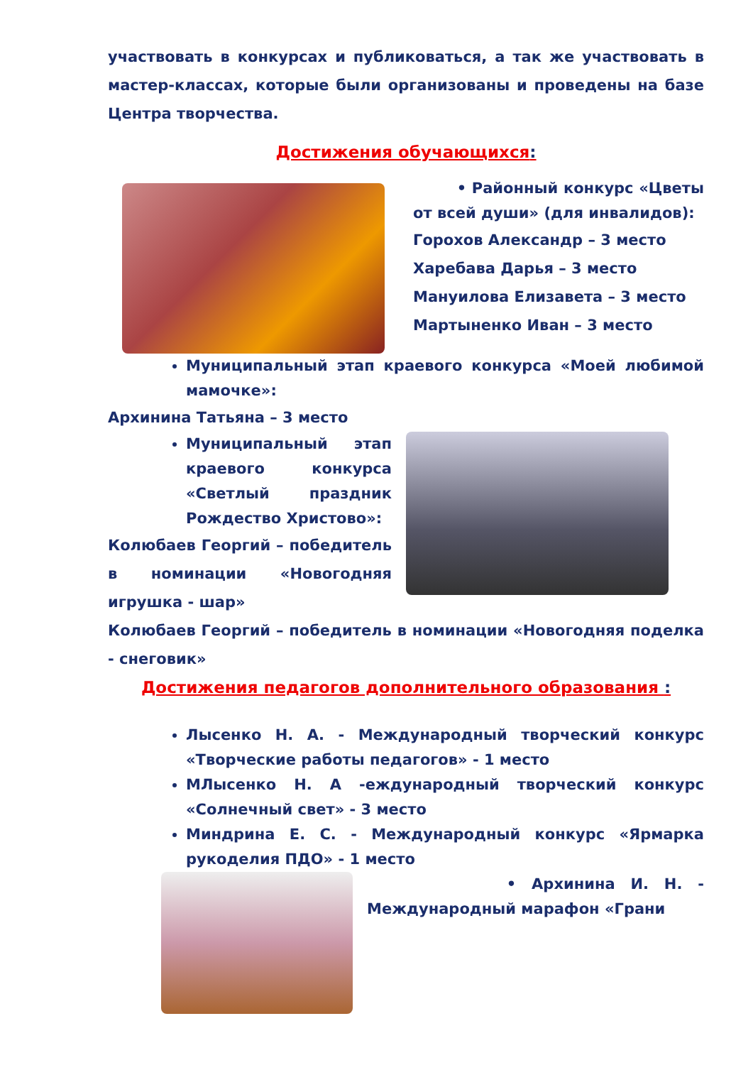участвовать в конкурсах и публиковаться, а так же участвовать в мастер-классах, которые были организованы и проведены на базе Центра творчества.
Достижения обучающихся:
• Районный конкурс «Цветы от всей души» (для инвалидов):
Горохов Александр – 3 место
Харебава Дарья – 3 место
Мануилова Елизавета – 3 место
Мартыненко Иван – 3 место
Муниципальный этап краевого конкурса «Моей любимой мамочке»:
Архинина Татьяна – 3 место
Муниципальный этап краевого конкурса «Светлый праздник Рождество Христово»:
Колюбаев Георгий – победитель в номинации «Новогодняя игрушка - шар»
Колюбаев Георгий – победитель в номинации «Новогодняя поделка - снеговик»
Достижения педагогов дополнительного образования :
Лысенко Н. А. - Международный творческий конкурс «Творческие работы педагогов» - 1 место
МЛысенко Н. А -еждународный творческий конкурс «Солнечный свет» - 3 место
Миндрина Е. С. - Международный конкурс «Ярмарка рукоделия ПДО» - 1 место
• Архинина И. Н. - Международный марафон «Грани